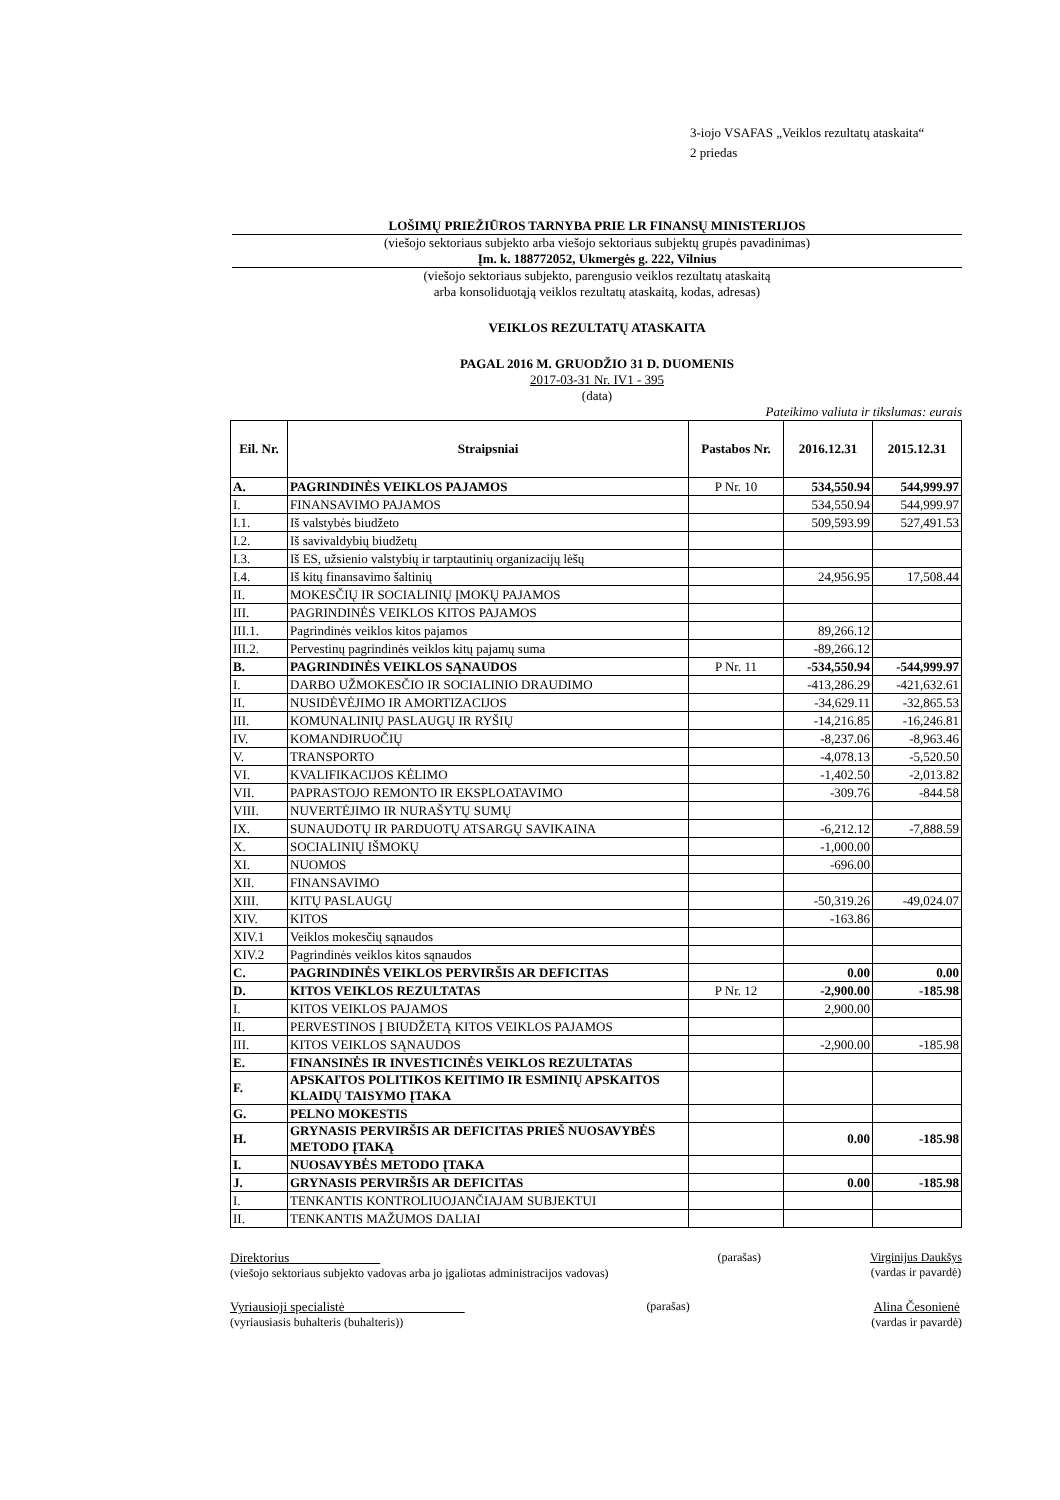3-iojo VSAFAS „Veiklos rezultatų ataskaita“
2 priedas
LOŠIMŲ PRIEŽIŪROS TARNYBA PRIE LR FINANSŲ MINISTERIJOS
(viešojo sektoriaus subjekto arba viešojo sektoriaus subjektų grupės pavadinimas)
Įm. k. 188772052, Ukmergės g. 222, Vilnius
(viešojo sektoriaus subjekto, parengusio veiklos rezultatų ataskaitą
arba konsoliduotąją veiklos rezultatų ataskaitą, kodas, adresas)
VEIKLOS REZULTATŲ ATASKAITA
PAGAL 2016 M. GRUODŽIO 31 D. DUOMENIS
2017-03-31 Nr. IV1 - 395
(data)
Pateikimo valiuta ir tikslumas: eurais
| Eil. Nr. | Straipsniai | Pastabos Nr. | 2016.12.31 | 2015.12.31 |
| --- | --- | --- | --- | --- |
| A. | PAGRINDINĖS VEIKLOS PAJAMOS | P Nr. 10 | 534,550.94 | 544,999.97 |
| I. | FINANSAVIMO PAJAMOS | | 534,550.94 | 544,999.97 |
| I.1. | Iš valstybės biudžeto | | 509,593.99 | 527,491.53 |
| I.2. | Iš savivaldybių biudžetų | | | |
| I.3. | Iš ES, užsienio valstybių ir tarptautinių organizacijų lėšų | | | |
| I.4. | Iš kitų finansavimo šaltinių | | 24,956.95 | 17,508.44 |
| II. | MOKESČIŲ IR SOCIALINIŲ ĮMOKŲ PAJAMOS | | | |
| III. | PAGRINDINĖS VEIKLOS KITOS PAJAMOS | | | |
| III.1. | Pagrindinės veiklos kitos pajamos | | 89,266.12 | |
| III.2. | Pervestinų pagrindinės veiklos kitų pajamų suma | | -89,266.12 | |
| B. | PAGRINDINĖS VEIKLOS SĄNAUDOS | P Nr. 11 | -534,550.94 | -544,999.97 |
| I. | DARBO UŽMOKESČIO IR SOCIALINIO DRAUDIMO | | -413,286.29 | -421,632.61 |
| II. | NUSIDĖVĖJIMO IR AMORTIZACIJOS | | -34,629.11 | -32,865.53 |
| III. | KOMUNALINIŲ PASLAUGŲ IR RYŠIŲ | | -14,216.85 | -16,246.81 |
| IV. | KOMANDIRUOČIŲ | | -8,237.06 | -8,963.46 |
| V. | TRANSPORTO | | -4,078.13 | -5,520.50 |
| VI. | KVALIFIKACIJOS KĖLIMO | | -1,402.50 | -2,013.82 |
| VII. | PAPRASTOJO REMONTO IR EKSPLOATAVIMO | | -309.76 | -844.58 |
| VIII. | NUVERTĖJIMO IR NURAŠYTŲ SUMŲ | | | |
| IX. | SUNAUDOTŲ IR PARDUOTŲ ATSARGŲ SAVIKAINA | | -6,212.12 | -7,888.59 |
| X. | SOCIALINIŲ IŠMOKŲ | | -1,000.00 | |
| XI. | NUOMOS | | -696.00 | |
| XII. | FINANSAVIMO | | | |
| XIII. | KITŲ PASLAUGŲ | | -50,319.26 | -49,024.07 |
| XIV. | KITOS | | -163.86 | |
| XIV.1 | Veiklos mokesčių sąnaudos | | | |
| XIV.2 | Pagrindinės veiklos kitos sąnaudos | | | |
| C. | PAGRINDINĖS VEIKLOS PERVIRŠIS AR DEFICITAS | | 0.00 | 0.00 |
| D. | KITOS VEIKLOS REZULTATAS | P Nr. 12 | -2,900.00 | -185.98 |
| I. | KITOS VEIKLOS PAJAMOS | | 2,900.00 | |
| II. | PERVESTINOS Į BIUDŽETĄ KITOS VEIKLOS PAJAMOS | | | |
| III. | KITOS VEIKLOS SĄNAUDOS | | -2,900.00 | -185.98 |
| E. | FINANSINĖS IR INVESTICINĖS VEIKLOS REZULTATAS | | | |
| F. | APSKAITOS POLITIKOS KEITIMO IR ESMINIŲ APSKAITOS KLAIDŲ TAISYMO ĮTAKA | | | |
| G. | PELNO MOKESTIS | | | |
| H. | GRYNASIS PERVIRŠIS AR DEFICITAS PRIEŠ NUOSAVYBĖS METODO ĮTAKĄ | | 0.00 | -185.98 |
| I. | NUOSAVYBĖS METODO ĮTAKA | | | |
| J. | GRYNASIS PERVIRŠIS AR DEFICITAS | | 0.00 | -185.98 |
| I. | TENKANTIS KONTROLIUOJANČIAJAM SUBJEKTUI | | | |
| II. | TENKANTIS MAŽUMOS DALIAI | | | |
Direktorius
(viešojo sektoriaus subjekto vadovas arba jo įgaliotas administracijos vadovas)
(parašas) Virginijus Daukšys
(vardas ir pavardė)
Vyriausioji specialistė
(vyriausiasis buhalteris (buhalteris))
(parašas) Alina Česonienė
(vardas ir pavardė)